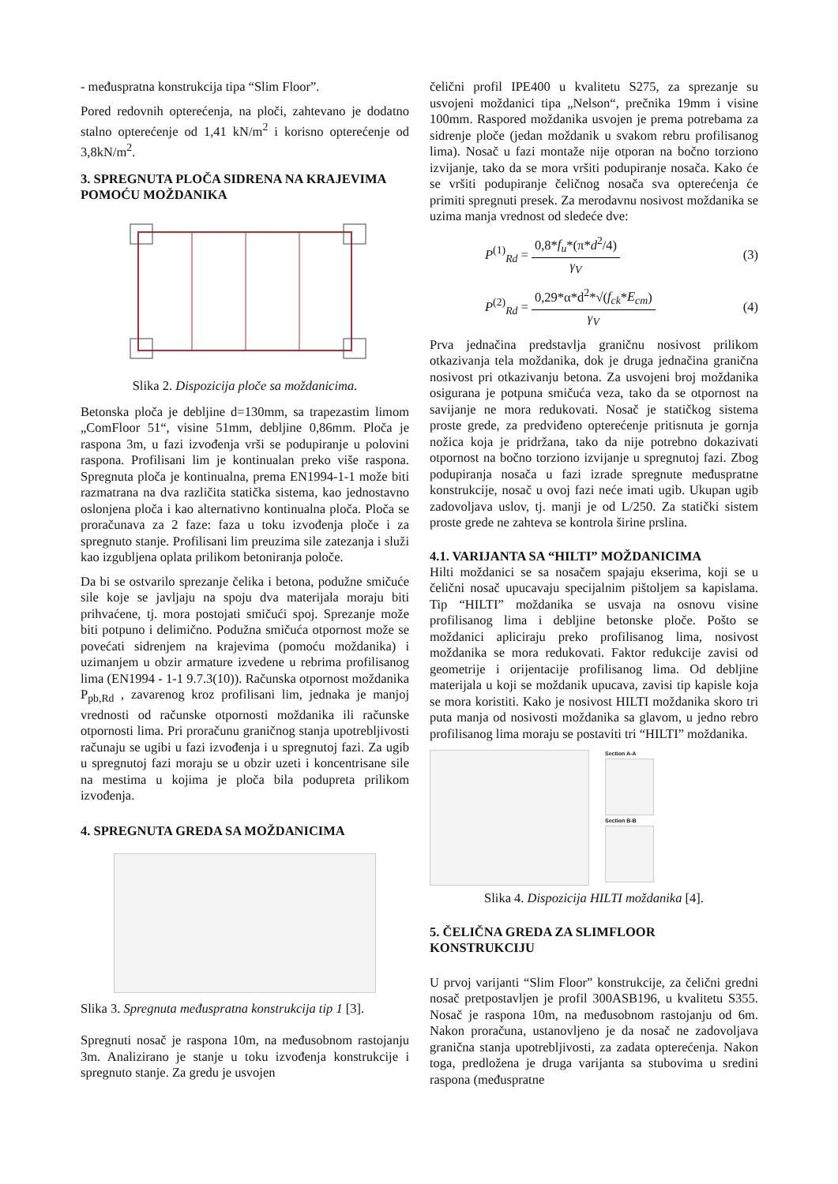- međuspratna konstrukcija tipa “Slim Floor”.
Pored redovnih opterećenja, na ploči, zahtevano je dodatno stalno opterećenje od 1,41 kN/m<sup>2</sup> i korisno opterećenje od 3,8kN/m<sup>2</sup>.
3. SPREGNUTA PLOČA SIDRENA NA KRAJEVIMA POMOĆU MOŽDANIKA
Slika 2. Dispozicija ploče sa moždanicima.
Betonska ploča je debljine d=130mm, sa trapezastim limom „ComFloor 51“, visine 51mm, debljine 0,86mm. Ploča je raspona 3m, u fazi izvođenja vrši se podupiranje u polovini raspona. Profilisani lim je kontinualan preko više raspona. Spregnuta ploča je kontinualna, prema EN1994-1-1 može biti razmatrana na dva različita statička sistema, kao jednostavno oslonjena ploča i kao alternativno kontinualna ploča. Ploča se proračunava za 2 faze: faza u toku izvođenja ploče i za spregnuto stanje. Profilisani lim preuzima sile zatezanja i služi kao izgubljena oplata prilikom betoniranja poloče.
Da bi se ostvarilo sprezanje čelika i betona, podužne smičuće sile koje se javljaju na spoju dva materijala moraju biti prihvaćene, tj. mora postojati smičući spoj. Sprezanje može biti potpuno i delimično. Podužna smičuća otpornost može se povećati sidrenjem na krajevima (pomoću moždanika) i uzimanjem u obzir armature izvedene u rebrima profilisanog lima (EN1994 - 1-1 9.7.3(10)). Računska otpornost moždanika P<sub>pb,Rd</sub> , zavarenog kroz profilisani lim, jednaka je manjoj vrednosti od računske otpornosti moždanika ili računske otpornosti lima. Pri proračunu graničnog stanja upotrebljivosti računaju se ugibi u fazi izvođenja i u spregnutoj fazi. Za ugib u spregnutoj fazi moraju se u obzir uzeti i koncentrisane sile na mestima u kojima je ploča bila podupreta prilikom izvođenja.
4. SPREGNUTA GREDA SA MOŽDANICIMA
Slika 3. Spregnuta međuspratna konstrukcija tip 1 [3].
Spregnuti nosač je raspona 10m, na međusobnom rastojanju 3m. Analizirano je stanje u toku izvođenja konstrukcije i spregnuto stanje. Za gredu je usvojen
čelični profil IPE400 u kvalitetu S275, za sprezanje su usvojeni moždanici tipa „Nelson“, prečnika 19mm i visine 100mm. Raspored moždanika usvojen je prema potrebama za sidrenje ploče (jedan moždanik u svakom rebru profilisanog lima). Nosač u fazi montaže nije otporan na bočno torziono izvijanje, tako da se mora vršiti podupiranje nosača. Kako će se vršiti podupiranje čeličnog nosača sva opterećenja će primiti spregnuti presek. Za merodavnu nosivost moždanika se uzima manja vrednost od sledeće dve:
P<sup>(1)</sup><sub>Rd</sub> = 0,8*f<sub>u</sub>*(π*d<sup>2</sup>/4) γ<sub>V</sub> (3)
P<sup>(2)</sup><sub>Rd</sub> = 0,29*α*d<sup>2</sup>*√(f<sub>ck</sub>*E<sub>cm</sub>) γ<sub>V</sub> (4)
Prva jednačina predstavlja graničnu nosivost prilikom otkazivanja tela moždanika, dok je druga jednačina granična nosivost pri otkazivanju betona. Za usvojeni broj moždanika osigurana je potpuna smičuća veza, tako da se otpornost na savijanje ne mora redukovati. Nosač je statičkog sistema proste grede, za predviđeno opterećenje pritisnuta je gornja nožica koja je pridržana, tako da nije potrebno dokazivati otpornost na bočno torziono izvijanje u spregnutoj fazi. Zbog podupiranja nosača u fazi izrade spregnute međuspratne konstrukcije, nosač u ovoj fazi neće imati ugib. Ukupan ugib zadovoljava uslov, tj. manji je od L/250. Za statički sistem proste grede ne zahteva se kontrola širine prslina.
4.1. VARIJANTA SA “HILTI” MOŽDANICIMA
Hilti moždanici se sa nosačem spajaju ekserima, koji se u čelični nosač upucavaju specijalnim pištoljem sa kapislama. Tip “HILTI” moždanika se usvaja na osnovu visine profilisanog lima i debljine betonske ploče. Pošto se moždanici apliciraju preko profilisanog lima, nosivost moždanika se mora redukovati. Faktor redukcije zavisi od geometrije i orijentacije profilisanog lima. Od debljine materijala u koji se moždanik upucava, zavisi tip kapisle koja se mora koristiti. Kako je nosivost HILTI moždanika skoro tri puta manja od nosivosti moždanika sa glavom, u jedno rebro profilisanog lima moraju se postaviti tri “HILTI” moždanika.
Section A-A
Section B-B
Slika 4. Dispozicija HILTI moždanika [4].
5. ČELIČNA GREDA ZA SLIMFLOOR KONSTRUKCIJU
U prvoj varijanti “Slim Floor” konstrukcije, za čelični gredni nosač pretpostavljen je profil 300ASB196, u kvalitetu S355. Nosač je raspona 10m, na međusobnom rastojanju od 6m. Nakon proračuna, ustanovljeno je da nosač ne zadovoljava granična stanja upotrebljivosti, za zadata opterećenja. Nakon toga, predložena je druga varijanta sa stubovima u sredini raspona (međuspratne